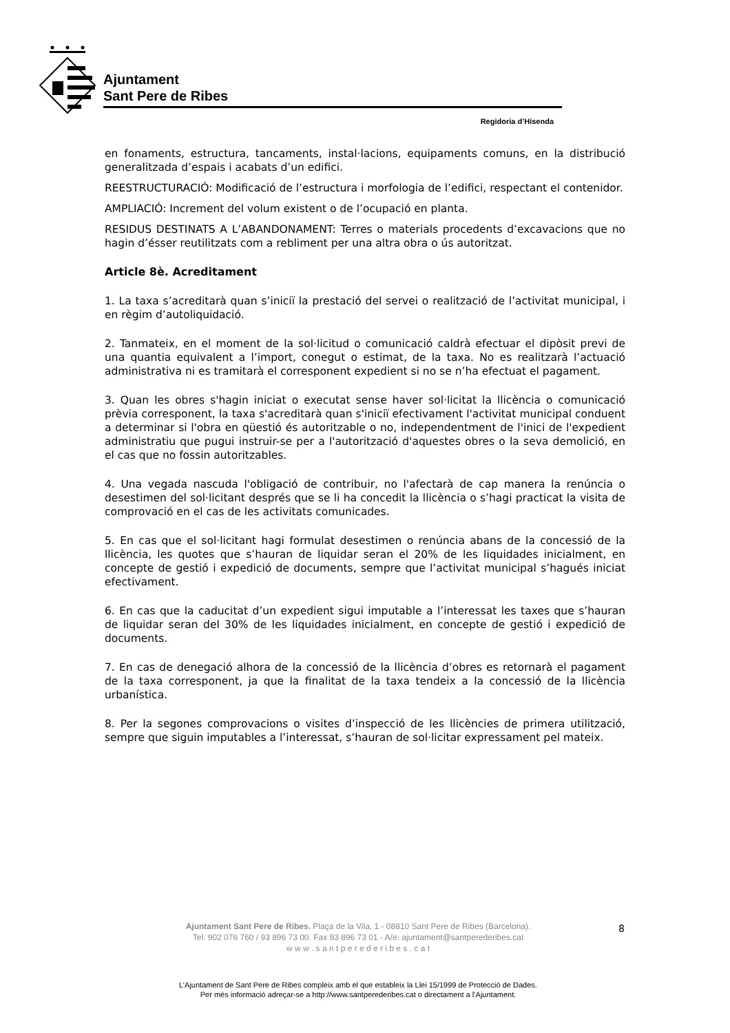Ajuntament
Sant Pere de Ribes
Regidoria d’Hisenda
en fonaments, estructura, tancaments, instal·lacions, equipaments comuns, en la distribució generalitzada d’espais i acabats d’un edifici.
REESTRUCTURACIÓ: Modificació de l’estructura i morfologia de l’edifici, respectant el contenidor.
AMPLIACIÓ: Increment del volum existent o de l’ocupació en planta.
RESIDUS DESTINATS A L’ABANDONAMENT: Terres o materials procedents d’excavacions que no hagin d’ésser reutilitzats com a rebliment per una altra obra o ús autoritzat.
Article 8è. Acreditament
1. La taxa s’acreditarà quan s’iniciï la prestació del servei o realització de l’activitat municipal, i en règim d’autoliquidació.
2. Tanmateix, en el moment de la sol·licitud o comunicació caldrà efectuar el dipòsit previ de una quantia equivalent a l’import, conegut o estimat, de la taxa. No es realitzarà l’actuació administrativa ni es tramitarà el corresponent expedient si no se n’ha efectuat el pagament.
3. Quan les obres s'hagin iniciat o executat sense haver sol·licitat la llicència o comunicació prèvia corresponent, la taxa s'acreditarà quan s'iniciï efectivament l'activitat municipal conduent a determinar si l'obra en qüestió és autoritzable o no, independentment de l'inici de l'expedient administratiu que pugui instruir-se per a l'autorització d'aquestes obres o la seva demolició, en el cas que no fossin autoritzables.
4. Una vegada nascuda l'obligació de contribuir, no l'afectarà de cap manera la renúncia o desestimen del sol·licitant després que se li ha concedit la llicència o s’hagi practicat la visita de comprovació en el cas de les activitats comunicades.
5. En cas que el sol·licitant hagi formulat desestimen o renúncia abans de la concessió de la llicència, les quotes que s’hauran de liquidar seran el 20% de les liquidades inicialment, en concepte de gestió i expedició de documents, sempre que l’activitat municipal s’hagués iniciat efectivament.
6. En cas que la caducitat d’un expedient sigui imputable a l’interessat les taxes que s’hauran de liquidar seran del 30% de les liquidades inicialment, en concepte de gestió i expedició de documents.
7. En cas de denegació alhora de la concessió de la llicència d’obres es retornarà el pagament de la taxa corresponent, ja que la finalitat de la taxa tendeix a la concessió de la llicència urbanística.
8. Per la segones comprovacions o visites d’inspecció de les llicències de primera utilització, sempre que siguin imputables a l’interessat, s’hauran de sol·licitar expressament pel mateix.
Ajuntament Sant Pere de Ribes. Plaça de la Vila, 1 - 08810 Sant Pere de Ribes (Barcelona).
Tel. 902 076 760 / 93 896 73 00. Fax 93 896 73 01 - A/e: ajuntament@santperederibes.cat
w w w . s a n t p e r e d e r i b e s . c a t
8
L’Ajuntament de Sant Pere de Ribes compleix amb el que estableix la Llei 15/1999 de Protecció de Dades.
Per més informació adreçar-se a http://www.santperederibes.cat o directament a l’Ajuntament.